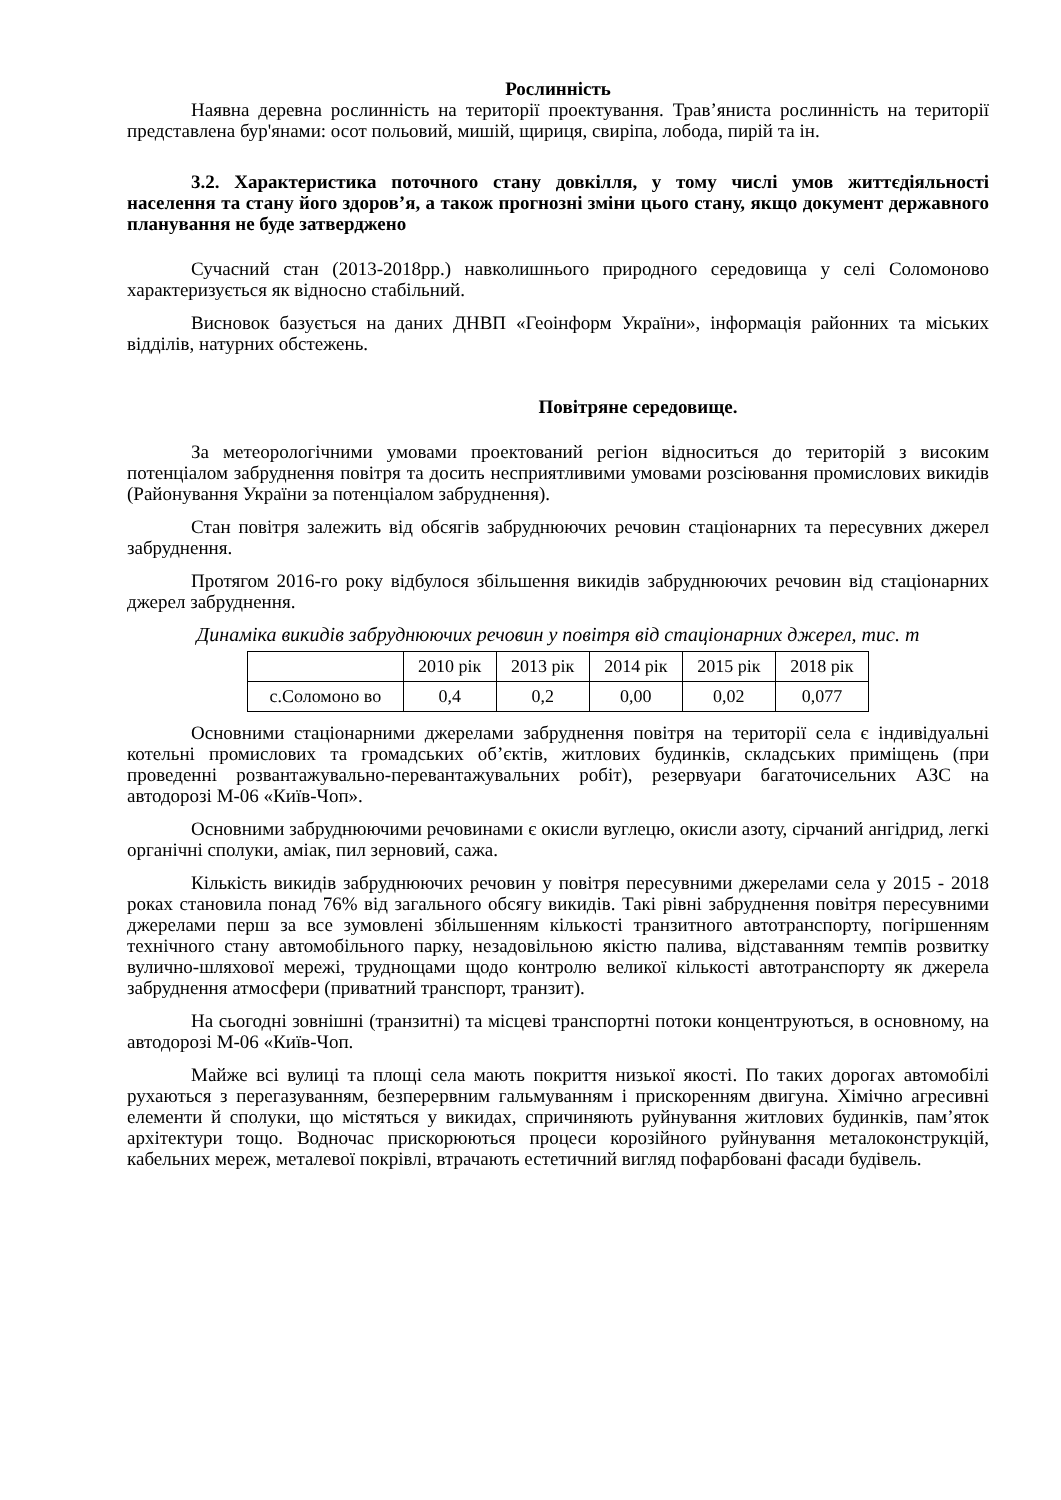Рослинність
Наявна деревна рослинність на території проектування. Трав’яниста рослинність на території представлена бур'янами: осот польовий, мишій, щириця, свиріпа, лобода, пирій та ін.
3.2. Характеристика поточного стану довкілля, у тому числі умов життєдіяльності населення та стану його здоров’я, а також прогнозні зміни цього стану, якщо документ державного планування не буде затверджено
Сучасний стан (2013-2018рр.) навколишнього природного середовища у селі Соломоново характеризується як відносно стабільний.
Висновок базується на даних ДНВП «Геоінформ України», інформація районних та міських відділів, натурних обстежень.
Повітряне середовище.
За метеорологічними умовами проектований регіон відноситься до територій з високим потенціалом забруднення повітря та досить несприятливими умовами розсіювання промислових викидів (Районування України за потенціалом забруднення).
Стан повітря залежить від обсягів забруднюючих речовин стаціонарних та пересувних джерел забруднення.
Протягом 2016-го року відбулося збільшення викидів забруднюючих речовин від стаціонарних джерел забруднення.
Динаміка викидів забруднюючих речовин у повітря від стаціонарних джерел, тис. т
| | 2010 рік | 2013 рік | 2014 рік | 2015 рік | 2018 рік |
| с.Соломоно во | 0,4 | 0,2 | 0,00 | 0,02 | 0,077 |
Основними стаціонарними джерелами забруднення повітря на території села є індивідуальні котельні промислових та громадських об’єктів, житлових будинків, складських приміщень (при проведенні розвантажувально-перевантажувальних робіт), резервуари багаточисельних АЗС на автодорозі М-06 «Київ-Чоп».
Основними забруднюючими речовинами є окисли вуглецю, окисли азоту, сірчаний ангідрид, легкі органічні сполуки, аміак, пил зерновий, сажа.
Кількість викидів забруднюючих речовин у повітря пересувними джерелами села у 2015 - 2018 роках становила понад 76% від загального обсягу викидів. Такі рівні забруднення повітря пересувними джерелами перш за все зумовлені збільшенням кількості транзитного автотранспорту, погіршенням технічного стану автомобільного парку, незадовільною якістю палива, відставанням темпів розвитку вулично-шляхової мережі, труднощами щодо контролю великої кількості автотранспорту як джерела забруднення атмосфери (приватний транспорт, транзит).
На сьогодні зовнішні (транзитні) та місцеві транспортні потоки концентруються, в основному, на автодорозі М-06 «Київ-Чоп.
Майже всі вулиці та площі села мають покриття низької якості. По таких дорогах автомобілі рухаються з перегазуванням, безперервним гальмуванням і прискоренням двигуна. Хімічно агресивні елементи й сполуки, що містяться у викидах, спричиняють руйнування житлових будинків, пам’яток архітектури тощо. Водночас прискорюються процеси корозійного руйнування металоконструкцій, кабельних мереж, металевої покрівлі, втрачають естетичний вигляд пофарбовані фасади будівель.